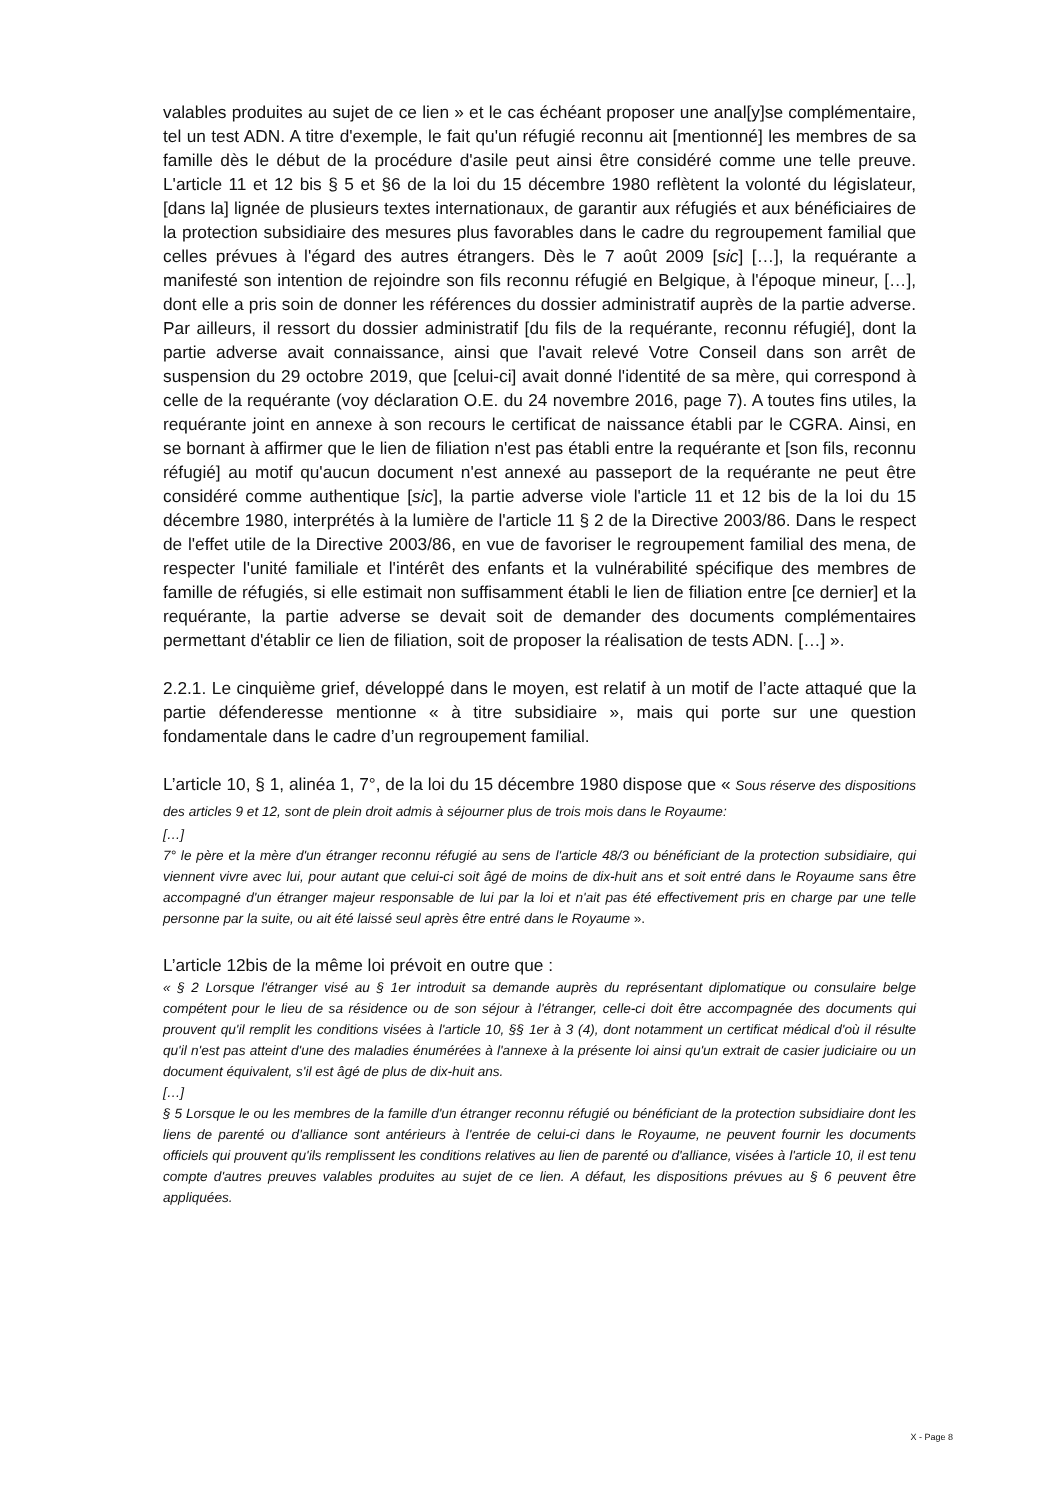valables produites au sujet de ce lien » et le cas échéant proposer une anal[y]se complémentaire, tel un test ADN. A titre d'exemple, le fait qu'un réfugié reconnu ait [mentionné] les membres de sa famille dès le début de la procédure d'asile peut ainsi être considéré comme une telle preuve. L'article 11 et 12 bis § 5 et §6 de la loi du 15 décembre 1980 reflètent la volonté du législateur, [dans la] lignée de plusieurs textes internationaux, de garantir aux réfugiés et aux bénéficiaires de la protection subsidiaire des mesures plus favorables dans le cadre du regroupement familial que celles prévues à l'égard des autres étrangers. Dès le 7 août 2009 [sic] […], la requérante a manifesté son intention de rejoindre son fils reconnu réfugié en Belgique, à l'époque mineur, […], dont elle a pris soin de donner les références du dossier administratif auprès de la partie adverse. Par ailleurs, il ressort du dossier administratif [du fils de la requérante, reconnu réfugié], dont la partie adverse avait connaissance, ainsi que l'avait relevé Votre Conseil dans son arrêt de suspension du 29 octobre 2019, que [celui-ci] avait donné l'identité de sa mère, qui correspond à celle de la requérante (voy déclaration O.E. du 24 novembre 2016, page 7). A toutes fins utiles, la requérante joint en annexe à son recours le certificat de naissance établi par le CGRA. Ainsi, en se bornant à affirmer que le lien de filiation n'est pas établi entre la requérante et [son fils, reconnu réfugié] au motif qu'aucun document n'est annexé au passeport de la requérante ne peut être considéré comme authentique [sic], la partie adverse viole l'article 11 et 12 bis de la loi du 15 décembre 1980, interprétés à la lumière de l'article 11 § 2 de la Directive 2003/86. Dans le respect de l'effet utile de la Directive 2003/86, en vue de favoriser le regroupement familial des mena, de respecter l'unité familiale et l'intérêt des enfants et la vulnérabilité spécifique des membres de famille de réfugiés, si elle estimait non suffisamment établi le lien de filiation entre [ce dernier] et la requérante, la partie adverse se devait soit de demander des documents complémentaires permettant d'établir ce lien de filiation, soit de proposer la réalisation de tests ADN. […] ».
2.2.1. Le cinquième grief, développé dans le moyen, est relatif à un motif de l’acte attaqué que la partie défenderesse mentionne « à titre subsidiaire », mais qui porte sur une question fondamentale dans le cadre d’un regroupement familial.
L’article 10, § 1, alinéa 1, 7°, de la loi du 15 décembre 1980 dispose que « Sous réserve des dispositions des articles 9 et 12, sont de plein droit admis à séjourner plus de trois mois dans le Royaume:
[…]
7° le père et la mère d'un étranger reconnu réfugié au sens de l'article 48/3 ou bénéficiant de la protection subsidiaire, qui viennent vivre avec lui, pour autant que celui-ci soit âgé de moins de dix-huit ans et soit entré dans le Royaume sans être accompagné d'un étranger majeur responsable de lui par la loi et n'ait pas été effectivement pris en charge par une telle personne par la suite, ou ait été laissé seul après être entré dans le Royaume ».
L’article 12bis de la même loi prévoit en outre que :
« § 2 Lorsque l'étranger visé au § 1er introduit sa demande auprès du représentant diplomatique ou consulaire belge compétent pour le lieu de sa résidence ou de son séjour à l'étranger, celle-ci doit être accompagnée des documents qui prouvent qu'il remplit les conditions visées à l'article 10, §§ 1er à 3 (4), dont notamment un certificat médical d'où il résulte qu'il n'est pas atteint d'une des maladies énumérées à l'annexe à la présente loi ainsi qu'un extrait de casier judiciaire ou un document équivalent, s'il est âgé de plus de dix-huit ans.
[…]
§ 5 Lorsque le ou les membres de la famille d'un étranger reconnu réfugié ou bénéficiant de la protection subsidiaire dont les liens de parenté ou d'alliance sont antérieurs à l'entrée de celui-ci dans le Royaume, ne peuvent fournir les documents officiels qui prouvent qu'ils remplissent les conditions relatives au lien de parenté ou d'alliance, visées à l'article 10, il est tenu compte d'autres preuves valables produites au sujet de ce lien. A défaut, les dispositions prévues au § 6 peuvent être appliquées.
X - Page 8